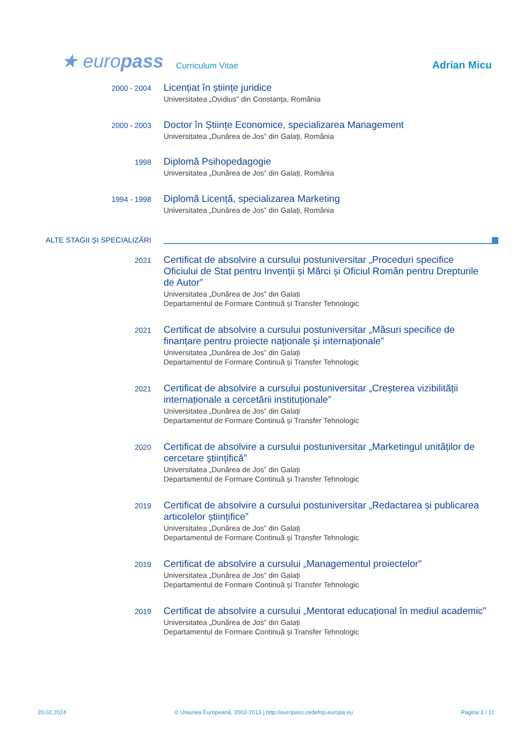★ europass
Curriculum Vitae
Adrian Micu
2000 - 2004
Licențiat în științe juridice
Universitatea „Ovidius” din Constanța, România
2000 - 2003
Doctor în Științe Economice, specializarea Management
Universitatea „Dunărea de Jos” din Galați, România
1998
Diplomă Psihopedagogie
Universitatea „Dunărea de Jos” din Galați, România
1994 - 1998
Diplomă Licență, specializarea Marketing
Universitatea „Dunărea de Jos” din Galați, România
ALTE STAGII ȘI SPECIALIZĂRI
2021
Certificat de absolvire a cursului postuniversitar „Proceduri specifice Oficiului de Stat pentru Invenții și Mărci și Oficiul Român pentru Drepturile de Autor”
Universitatea „Dunărea de Jos” din Galați
Departamentul de Formare Continuă și Transfer Tehnologic
2021
Certificat de absolvire a cursului postuniversitar „Măsuri specifice de finanțare pentru proiecte naționale și internaționale”
Universitatea „Dunărea de Jos” din Galați
Departamentul de Formare Continuă și Transfer Tehnologic
2021
Certificat de absolvire a cursului postuniversitar „Creșterea vizibilității internaționale a cercetării instituționale”
Universitatea „Dunărea de Jos” din Galați
Departamentul de Formare Continuă și Transfer Tehnologic
2020
Certificat de absolvire a cursului postuniversitar „Marketingul unităților de cercetare științifică”
Universitatea „Dunărea de Jos” din Galați
Departamentul de Formare Continuă și Transfer Tehnologic
2019
Certificat de absolvire a cursului postuniversitar „Redactarea și publicarea articolelor științifice”
Universitatea „Dunărea de Jos” din Galați
Departamentul de Formare Continuă și Transfer Tehnologic
2019
Certificat de absolvire a cursului „Managementul proiectelor”
Universitatea „Dunărea de Jos” din Galați
Departamentul de Formare Continuă și Transfer Tehnologic
2019
Certificat de absolvire a cursului „Mentorat educațional în mediul academic”
Universitatea „Dunărea de Jos” din Galați
Departamentul de Formare Continuă și Transfer Tehnologic
20.02.2024 © Uniunea Europeană, 2002-2013 | http://europass.cedefop.europa.eu Pagina 3 / 11